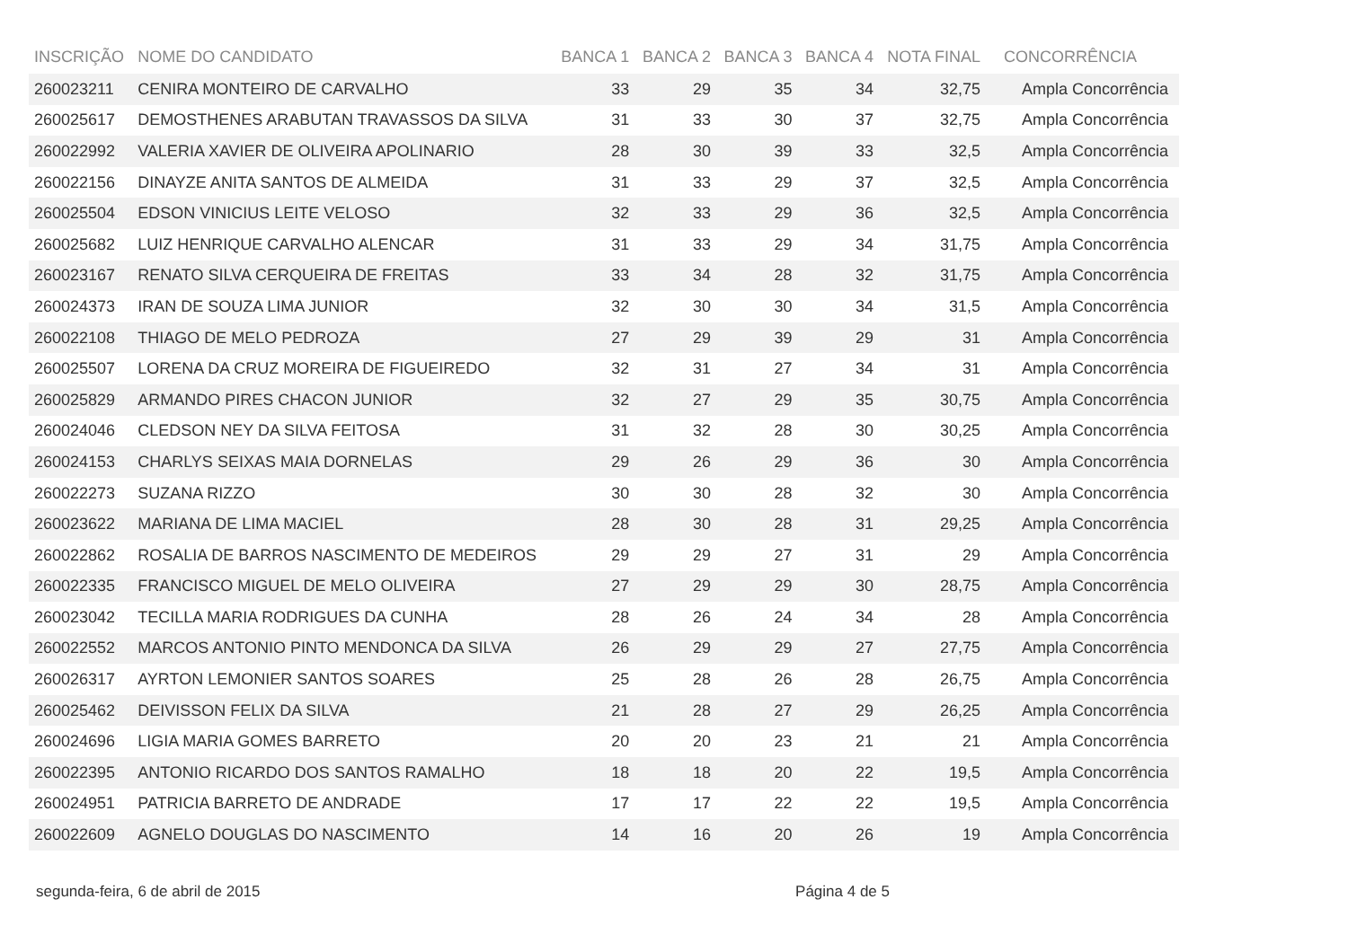| INSCRIÇÃO | NOME DO CANDIDATO | BANCA 1 | BANCA 2 | BANCA 3 | BANCA 4 | NOTA FINAL | CONCORRÊNCIA |
| --- | --- | --- | --- | --- | --- | --- | --- |
| 260023211 | CENIRA MONTEIRO DE CARVALHO | 33 | 29 | 35 | 34 | 32,75 | Ampla Concorrência |
| 260025617 | DEMOSTHENES ARABUTAN TRAVASSOS DA SILVA | 31 | 33 | 30 | 37 | 32,75 | Ampla Concorrência |
| 260022992 | VALERIA XAVIER DE OLIVEIRA APOLINARIO | 28 | 30 | 39 | 33 | 32,5 | Ampla Concorrência |
| 260022156 | DINAYZE ANITA SANTOS DE ALMEIDA | 31 | 33 | 29 | 37 | 32,5 | Ampla Concorrência |
| 260025504 | EDSON VINICIUS LEITE VELOSO | 32 | 33 | 29 | 36 | 32,5 | Ampla Concorrência |
| 260025682 | LUIZ HENRIQUE CARVALHO ALENCAR | 31 | 33 | 29 | 34 | 31,75 | Ampla Concorrência |
| 260023167 | RENATO SILVA CERQUEIRA DE FREITAS | 33 | 34 | 28 | 32 | 31,75 | Ampla Concorrência |
| 260024373 | IRAN DE SOUZA LIMA JUNIOR | 32 | 30 | 30 | 34 | 31,5 | Ampla Concorrência |
| 260022108 | THIAGO DE MELO PEDROZA | 27 | 29 | 39 | 29 | 31 | Ampla Concorrência |
| 260025507 | LORENA DA CRUZ MOREIRA DE FIGUEIREDO | 32 | 31 | 27 | 34 | 31 | Ampla Concorrência |
| 260025829 | ARMANDO PIRES CHACON JUNIOR | 32 | 27 | 29 | 35 | 30,75 | Ampla Concorrência |
| 260024046 | CLEDSON NEY DA SILVA FEITOSA | 31 | 32 | 28 | 30 | 30,25 | Ampla Concorrência |
| 260024153 | CHARLYS SEIXAS MAIA DORNELAS | 29 | 26 | 29 | 36 | 30 | Ampla Concorrência |
| 260022273 | SUZANA RIZZO | 30 | 30 | 28 | 32 | 30 | Ampla Concorrência |
| 260023622 | MARIANA DE LIMA MACIEL | 28 | 30 | 28 | 31 | 29,25 | Ampla Concorrência |
| 260022862 | ROSALIA DE BARROS NASCIMENTO DE MEDEIROS | 29 | 29 | 27 | 31 | 29 | Ampla Concorrência |
| 260022335 | FRANCISCO MIGUEL DE MELO OLIVEIRA | 27 | 29 | 29 | 30 | 28,75 | Ampla Concorrência |
| 260023042 | TECILLA MARIA RODRIGUES DA CUNHA | 28 | 26 | 24 | 34 | 28 | Ampla Concorrência |
| 260022552 | MARCOS ANTONIO PINTO MENDONCA DA SILVA | 26 | 29 | 29 | 27 | 27,75 | Ampla Concorrência |
| 260026317 | AYRTON LEMONIER SANTOS SOARES | 25 | 28 | 26 | 28 | 26,75 | Ampla Concorrência |
| 260025462 | DEIVISSON FELIX DA SILVA | 21 | 28 | 27 | 29 | 26,25 | Ampla Concorrência |
| 260024696 | LIGIA MARIA GOMES BARRETO | 20 | 20 | 23 | 21 | 21 | Ampla Concorrência |
| 260022395 | ANTONIO RICARDO DOS SANTOS RAMALHO | 18 | 18 | 20 | 22 | 19,5 | Ampla Concorrência |
| 260024951 | PATRICIA BARRETO DE ANDRADE | 17 | 17 | 22 | 22 | 19,5 | Ampla Concorrência |
| 260022609 | AGNELO DOUGLAS DO NASCIMENTO | 14 | 16 | 20 | 26 | 19 | Ampla Concorrência |
segunda-feira, 6 de abril de 2015 Página 4 de 5